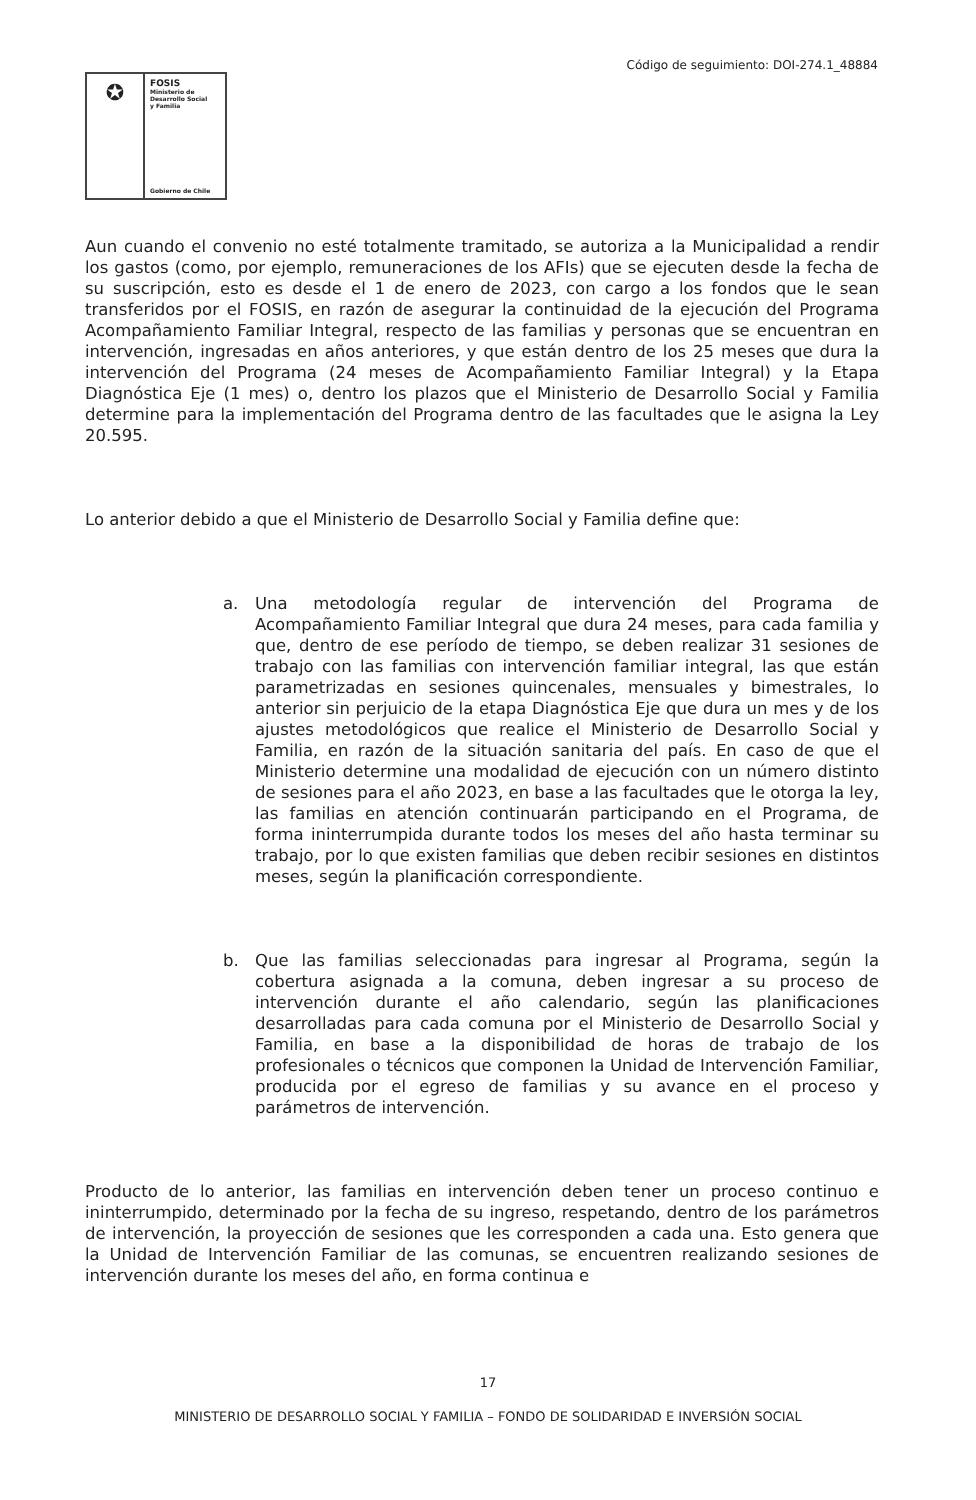Código de seguimiento: DOI-274.1_48884
✪
FOSIS
Ministerio de
Desarrollo Social
y Familia
Gobierno de Chile
Aun cuando el convenio no esté totalmente tramitado, se autoriza a la Municipalidad a rendir los gastos (como, por ejemplo, remuneraciones de los AFIs) que se ejecuten desde la fecha de su suscripción, esto es desde el 1 de enero de 2023, con cargo a los fondos que le sean transferidos por el FOSIS, en razón de asegurar la continuidad de la ejecución del Programa Acompañamiento Familiar Integral, respecto de las familias y personas que se encuentran en intervención, ingresadas en años anteriores, y que están dentro de los 25 meses que dura la intervención del Programa (24 meses de Acompañamiento Familiar Integral) y la Etapa Diagnóstica Eje (1 mes) o, dentro los plazos que el Ministerio de Desarrollo Social y Familia determine para la implementación del Programa dentro de las facultades que le asigna la Ley 20.595.
Lo anterior debido a que el Ministerio de Desarrollo Social y Familia define que:
a. Una metodología regular de intervención del Programa de Acompañamiento Familiar Integral que dura 24 meses, para cada familia y que, dentro de ese período de tiempo, se deben realizar 31 sesiones de trabajo con las familias con intervención familiar integral, las que están parametrizadas en sesiones quincenales, mensuales y bimestrales, lo anterior sin perjuicio de la etapa Diagnóstica Eje que dura un mes y de los ajustes metodológicos que realice el Ministerio de Desarrollo Social y Familia, en razón de la situación sanitaria del país. En caso de que el Ministerio determine una modalidad de ejecución con un número distinto de sesiones para el año 2023, en base a las facultades que le otorga la ley, las familias en atención continuarán participando en el Programa, de forma ininterrumpida durante todos los meses del año hasta terminar su trabajo, por lo que existen familias que deben recibir sesiones en distintos meses, según la planificación correspondiente.
b. Que las familias seleccionadas para ingresar al Programa, según la cobertura asignada a la comuna, deben ingresar a su proceso de intervención durante el año calendario, según las planificaciones desarrolladas para cada comuna por el Ministerio de Desarrollo Social y Familia, en base a la disponibilidad de horas de trabajo de los profesionales o técnicos que componen la Unidad de Intervención Familiar, producida por el egreso de familias y su avance en el proceso y parámetros de intervención.
Producto de lo anterior, las familias en intervención deben tener un proceso continuo e ininterrumpido, determinado por la fecha de su ingreso, respetando, dentro de los parámetros de intervención, la proyección de sesiones que les corresponden a cada una. Esto genera que la Unidad de Intervención Familiar de las comunas, se encuentren realizando sesiones de intervención durante los meses del año, en forma continua e
17
MINISTERIO DE DESARROLLO SOCIAL Y FAMILIA – FONDO DE SOLIDARIDAD E INVERSIÓN SOCIAL